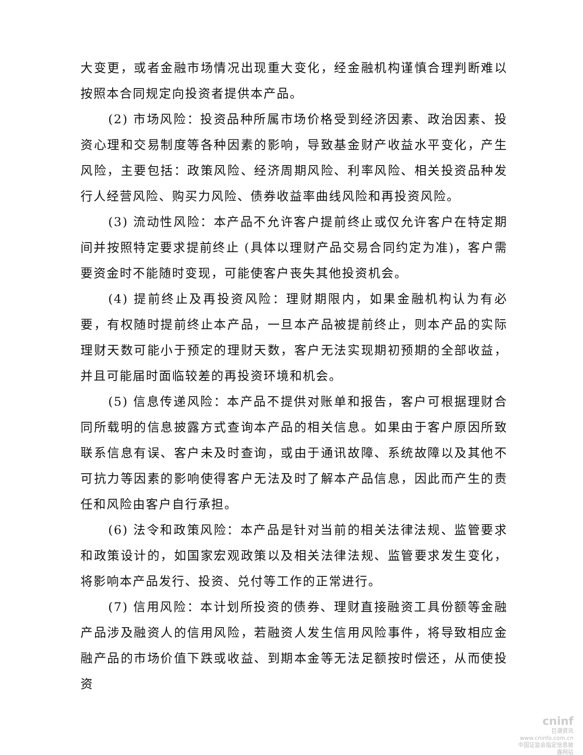大变更，或者金融市场情况出现重大变化，经金融机构谨慎合理判断难以按照本合同规定向投资者提供本产品。
(2) 市场风险：投资品种所属市场价格受到经济因素、政治因素、投资心理和交易制度等各种因素的影响，导致基金财产收益水平变化，产生风险，主要包括：政策风险、经济周期风险、利率风险、相关投资品种发行人经营风险、购买力风险、债券收益率曲线风险和再投资风险。
(3) 流动性风险：本产品不允许客户提前终止或仅允许客户在特定期间并按照特定要求提前终止 (具体以理财产品交易合同约定为准)，客户需要资金时不能随时变现，可能使客户丧失其他投资机会。
(4) 提前终止及再投资风险：理财期限内，如果金融机构认为有必要，有权随时提前终止本产品，一旦本产品被提前终止，则本产品的实际理财天数可能小于预定的理财天数，客户无法实现期初预期的全部收益，并且可能届时面临较差的再投资环境和机会。
(5) 信息传递风险：本产品不提供对账单和报告，客户可根据理财合同所载明的信息披露方式查询本产品的相关信息。如果由于客户原因所致联系信息有误、客户未及时查询，或由于通讯故障、系统故障以及其他不可抗力等因素的影响使得客户无法及时了解本产品信息，因此而产生的责任和风险由客户自行承担。
(6) 法令和政策风险：本产品是针对当前的相关法律法规、监管要求和政策设计的，如国家宏观政策以及相关法律法规、监管要求发生变化，将影响本产品发行、投资、兑付等工作的正常进行。
(7) 信用风险：本计划所投资的债券、理财直接融资工具份额等金融产品涉及融资人的信用风险，若融资人发生信用风险事件，将导致相应金融产品的市场价值下跌或收益、到期本金等无法足额按时偿还，从而使投资
cninf
巨潮资讯
www.cninfo.com.cn
中国证监会指定信息披露网站